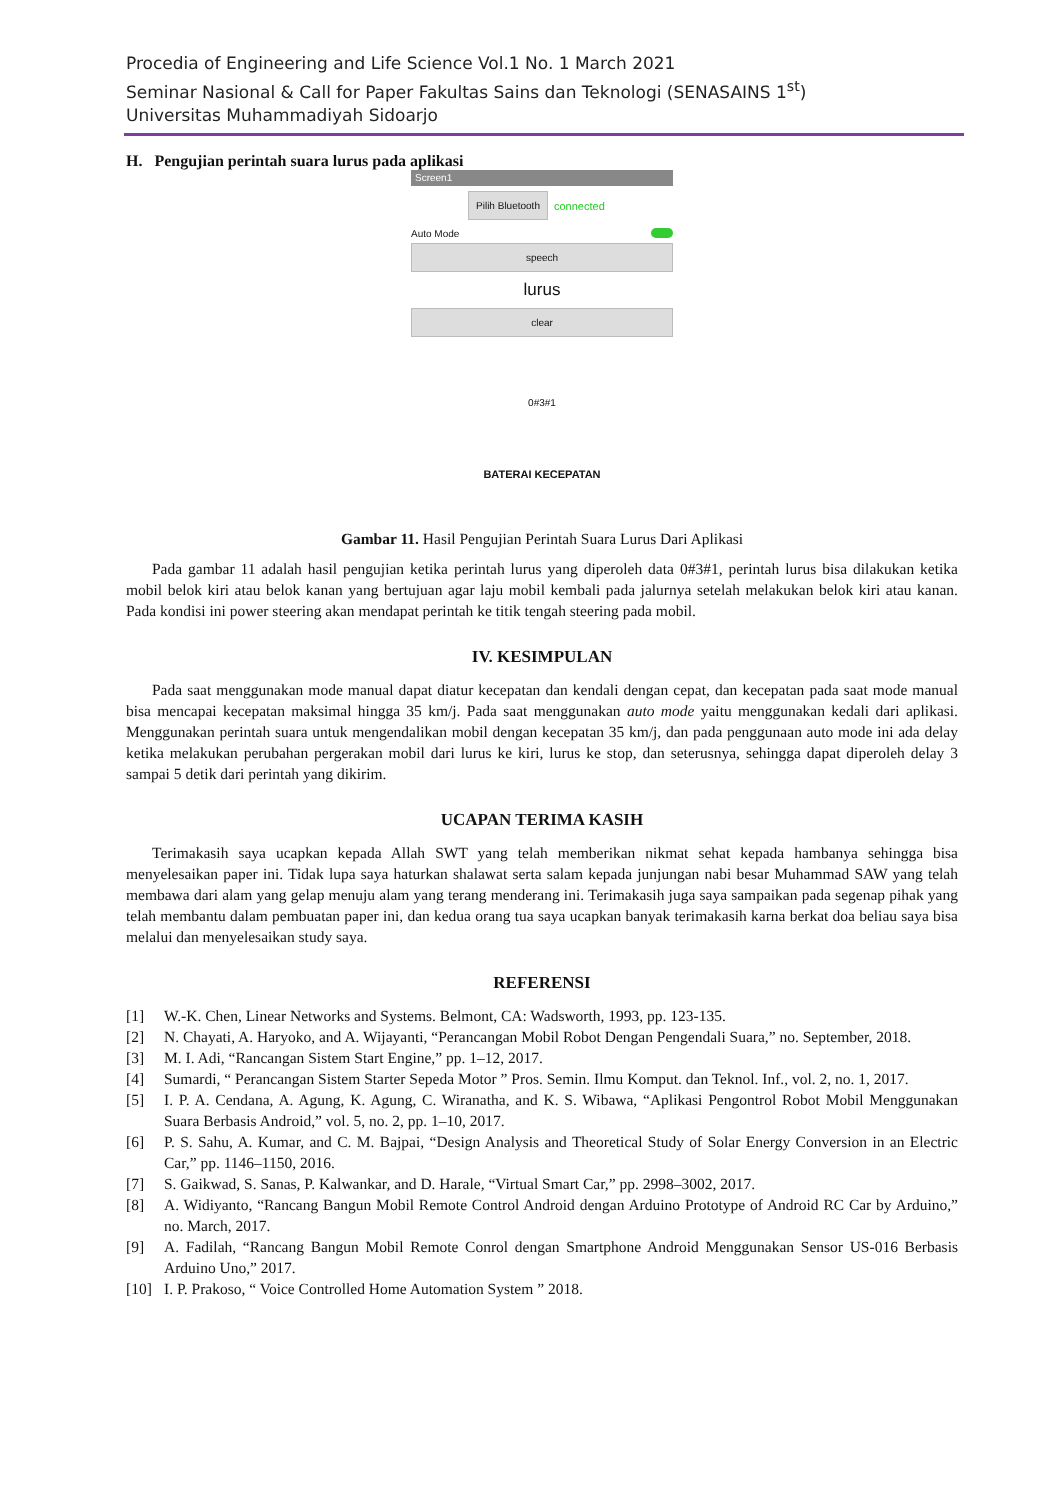Procedia of Engineering and Life Science Vol.1 No. 1 March 2021
Seminar Nasional & Call for Paper Fakultas Sains dan Teknologi (SENASAINS 1<sup>st</sup>)
Universitas Muhammadiyah Sidoarjo
H. Pengujian perintah suara lurus pada aplikasi
Screen1
Pilih Bluetooth
connected
Auto Mode
speech
lurus
clear
0#3#1
BATERAI KECEPATAN
Gambar 11. Hasil Pengujian Perintah Suara Lurus Dari Aplikasi
Pada gambar 11 adalah hasil pengujian ketika perintah lurus yang diperoleh data 0#3#1, perintah lurus bisa dilakukan ketika mobil belok kiri atau belok kanan yang bertujuan agar laju mobil kembali pada jalurnya setelah melakukan belok kiri atau kanan. Pada kondisi ini power steering akan mendapat perintah ke titik tengah steering pada mobil.
IV. KESIMPULAN
Pada saat menggunakan mode manual dapat diatur kecepatan dan kendali dengan cepat, dan kecepatan pada saat mode manual bisa mencapai kecepatan maksimal hingga 35 km/j. Pada saat menggunakan auto mode yaitu menggunakan kedali dari aplikasi. Menggunakan perintah suara untuk mengendalikan mobil dengan kecepatan 35 km/j, dan pada penggunaan auto mode ini ada delay ketika melakukan perubahan pergerakan mobil dari lurus ke kiri, lurus ke stop, dan seterusnya, sehingga dapat diperoleh delay 3 sampai 5 detik dari perintah yang dikirim.
UCAPAN TERIMA KASIH
Terimakasih saya ucapkan kepada Allah SWT yang telah memberikan nikmat sehat kepada hambanya sehingga bisa menyelesaikan paper ini. Tidak lupa saya haturkan shalawat serta salam kepada junjungan nabi besar Muhammad SAW yang telah membawa dari alam yang gelap menuju alam yang terang menderang ini. Terimakasih juga saya sampaikan pada segenap pihak yang telah membantu dalam pembuatan paper ini, dan kedua orang tua saya ucapkan banyak terimakasih karna berkat doa beliau saya bisa melalui dan menyelesaikan study saya.
REFERENSI
[1] W.-K. Chen, Linear Networks and Systems. Belmont, CA: Wadsworth, 1993, pp. 123-135.
[2] N. Chayati, A. Haryoko, and A. Wijayanti, “Perancangan Mobil Robot Dengan Pengendali Suara,” no. September, 2018.
[3] M. I. Adi, “Rancangan Sistem Start Engine,” pp. 1–12, 2017.
[4] Sumardi, “ Perancangan Sistem Starter Sepeda Motor ” Pros. Semin. Ilmu Komput. dan Teknol. Inf., vol. 2, no. 1, 2017.
[5] I. P. A. Cendana, A. Agung, K. Agung, C. Wiranatha, and K. S. Wibawa, “Aplikasi Pengontrol Robot Mobil Menggunakan Suara Berbasis Android,” vol. 5, no. 2, pp. 1–10, 2017.
[6] P. S. Sahu, A. Kumar, and C. M. Bajpai, “Design Analysis and Theoretical Study of Solar Energy Conversion in an Electric Car,” pp. 1146–1150, 2016.
[7] S. Gaikwad, S. Sanas, P. Kalwankar, and D. Harale, “Virtual Smart Car,” pp. 2998–3002, 2017.
[8] A. Widiyanto, “Rancang Bangun Mobil Remote Control Android dengan Arduino Prototype of Android RC Car by Arduino,” no. March, 2017.
[9] A. Fadilah, “Rancang Bangun Mobil Remote Conrol dengan Smartphone Android Menggunakan Sensor US-016 Berbasis Arduino Uno,” 2017.
[10] I. P. Prakoso, “ Voice Controlled Home Automation System ” 2018.